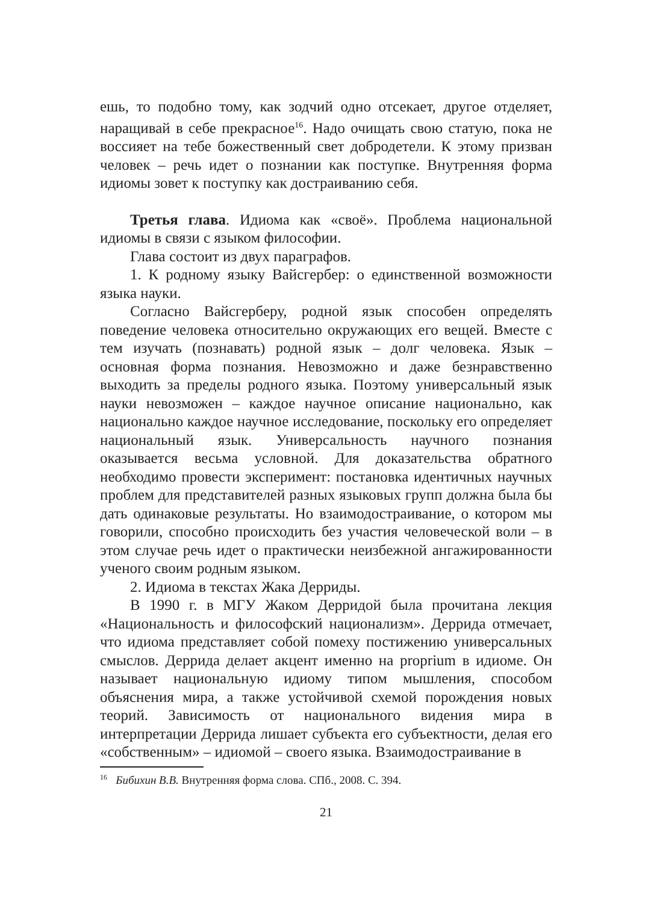ешь, то подобно тому, как зодчий одно отсекает, другое отделяет, наращивай в себе прекрасное<sup>16</sup>. Надо очищать свою статую, пока не воссияет на тебе божественный свет добродетели. К этому призван человек – речь идет о познании как поступке. Внутренняя форма идиомы зовет к поступку как достраиванию себя.
Третья глава. Идиома как «своё». Проблема национальной идиомы в связи с языком философии.
Глава состоит из двух параграфов.
1. К родному языку Вайсгербер: о единственной возможности языка науки.
Согласно Вайсгерберу, родной язык способен определять поведение человека относительно окружающих его вещей. Вместе с тем изучать (познавать) родной язык – долг человека. Язык – основная форма познания. Невозможно и даже безнравственно выходить за пределы родного языка. Поэтому универсальный язык науки невозможен – каждое научное описание национально, как национально каждое научное исследование, поскольку его определяет национальный язык. Универсальность научного познания оказывается весьма условной. Для доказательства обратного необходимо провести эксперимент: постановка идентичных научных проблем для представителей разных языковых групп должна была бы дать одинаковые результаты. Но взаимодостраивание, о котором мы говорили, способно происходить без участия человеческой воли – в этом случае речь идет о практически неизбежной ангажированности ученого своим родным языком.
2. Идиома в текстах Жака Дерриды.
В 1990 г. в МГУ Жаком Дерридой была прочитана лекция «Национальность и философский национализм». Деррида отмечает, что идиома представляет собой помеху постижению универсальных смыслов. Деррида делает акцент именно на proprium в идиоме. Он называет национальную идиому типом мышления, способом объяснения мира, а также устойчивой схемой порождения новых теорий. Зависимость от национального видения мира в интерпретации Деррида лишает субъекта его субъектности, делая его «собственным» – идиомой – своего языка. Взаимодостраивание в
<sup>16</sup> Бибихин В.В. Внутренняя форма слова. СПб., 2008. С. 394.
21